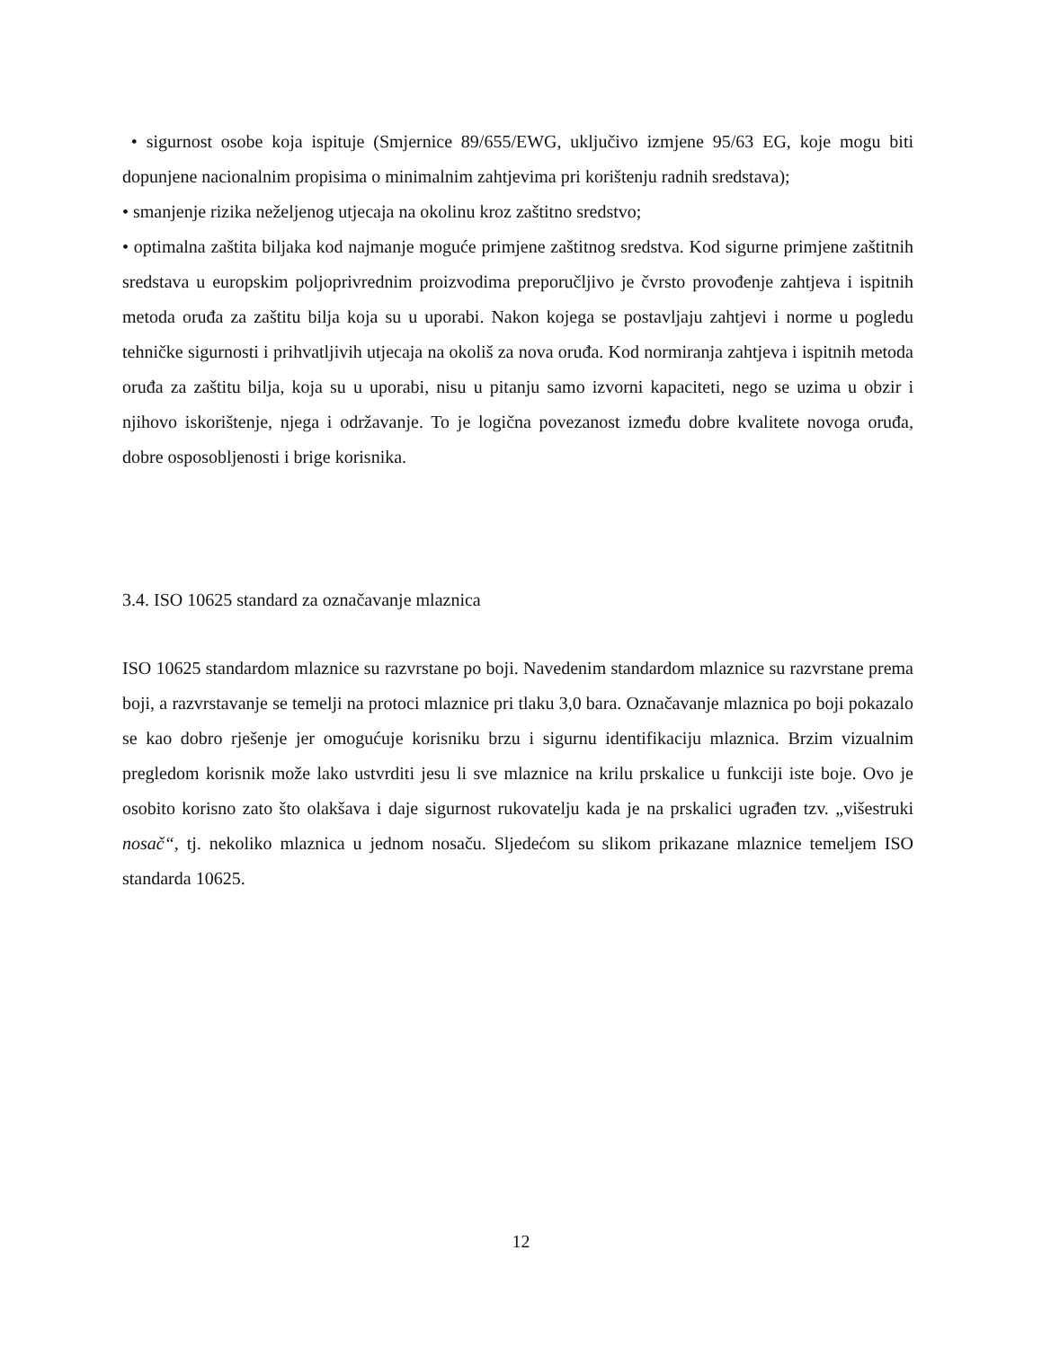• sigurnost osobe koja ispituje (Smjernice 89/655/EWG, uključivo izmjene 95/63 EG, koje mogu biti dopunjene nacionalnim propisima o minimalnim zahtjevima pri korištenju radnih sredstava);
• smanjenje rizika neželjenog utjecaja na okolinu kroz zaštitno sredstvo;
• optimalna zaštita biljaka kod najmanje moguće primjene zaštitnog sredstva. Kod sigurne primjene zaštitnih sredstava u europskim poljoprivrednim proizvodima preporučljivo je čvrsto provođenje zahtjeva i ispitnih metoda oruđa za zaštitu bilja koja su u uporabi. Nakon kojega se postavljaju zahtjevi i norme u pogledu tehničke sigurnosti i prihvatljivih utjecaja na okoliš za nova oruđa. Kod normiranja zahtjeva i ispitnih metoda oruđa za zaštitu bilja, koja su u uporabi, nisu u pitanju samo izvorni kapaciteti, nego se uzima u obzir i njihovo iskorištenje, njega i održavanje. To je logična povezanost između dobre kvalitete novoga oruđa, dobre osposobljenosti i brige korisnika.
3.4. ISO 10625 standard za označavanje mlaznica
ISO 10625 standardom mlaznice su razvrstane po boji. Navedenim standardom mlaznice su razvrstane prema boji, a razvrstavanje se temelji na protoci mlaznice pri tlaku 3,0 bara. Označavanje mlaznica po boji pokazalo se kao dobro rješenje jer omogućuje korisniku brzu i sigurnu identifikaciju mlaznica. Brzim vizualnim pregledom korisnik može lako ustvrditi jesu li sve mlaznice na krilu prskalice u funkciji iste boje. Ovo je osobito korisno zato što olakšava i daje sigurnost rukovatelju kada je na prskalici ugrađen tzv. „višestruki nosač“, tj. nekoliko mlaznica u jednom nosaču. Sljedećom su slikom prikazane mlaznice temeljem ISO standarda 10625.
12